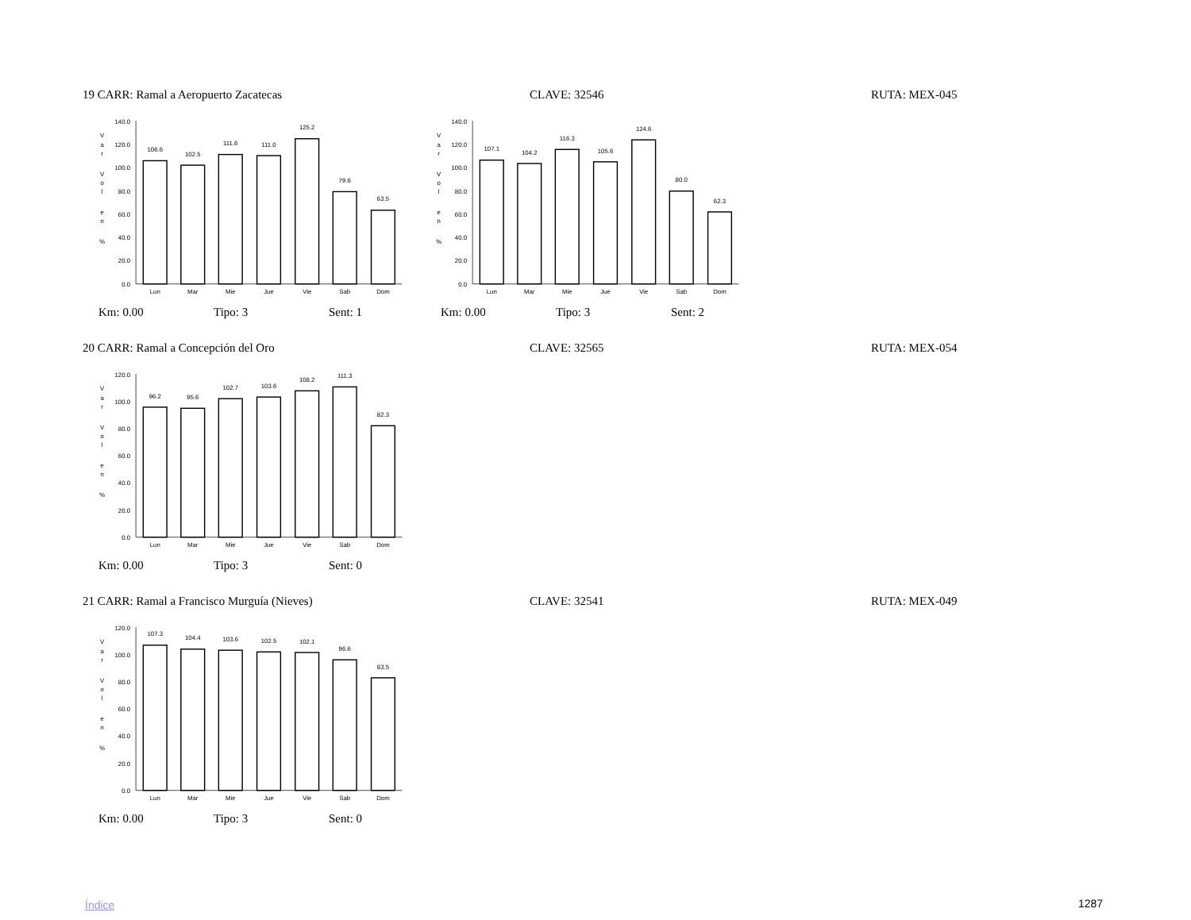19 CARR: Ramal a Aeropuerto Zacatecas CLAVE: 32546 RUTA: MEX-045
140.0
120.0
100.0
80.0
60.0
40.0
20.0
0.0
V
a
r
V
o
l
e
n
%
106.6
102.5
111.6
111.0
125.2
79.6
63.5
Lun
Mar
Mie
Jue
Vie
Sab
Dom
140.0
120.0
100.0
80.0
60.0
40.0
20.0
0.0
V
a
r
V
o
l
e
n
%
107.1
104.2
116.3
105.6
124.6
80.0
62.3
Lun
Mar
Mie
Jue
Vie
Sab
Dom
Km: 0.00 Tipo: 3 Sent: 1 Km: 0.00 Tipo: 3 Sent: 2
20 CARR: Ramal a Concepción del Oro CLAVE: 32565 RUTA: MEX-054
120.0
100.0
80.0
60.0
40.0
20.0
0.0
V
a
r
V
o
l
e
n
%
96.2
95.6
102.7
103.6
108.2
111.3
82.3
Lun
Mar
Mie
Jue
Vie
Sab
Dom
Km: 0.00 Tipo: 3 Sent: 0
21 CARR: Ramal a Francisco Murguía (Nieves) CLAVE: 32541 RUTA: MEX-049
120.0
100.0
80.0
60.0
40.0
20.0
0.0
V
a
r
V
o
l
e
n
%
107.3
104.4
103.6
102.5
102.1
96.6
83.5
Lun
Mar
Mie
Jue
Vie
Sab
Dom
Km: 0.00 Tipo: 3 Sent: 0
Índice 1287